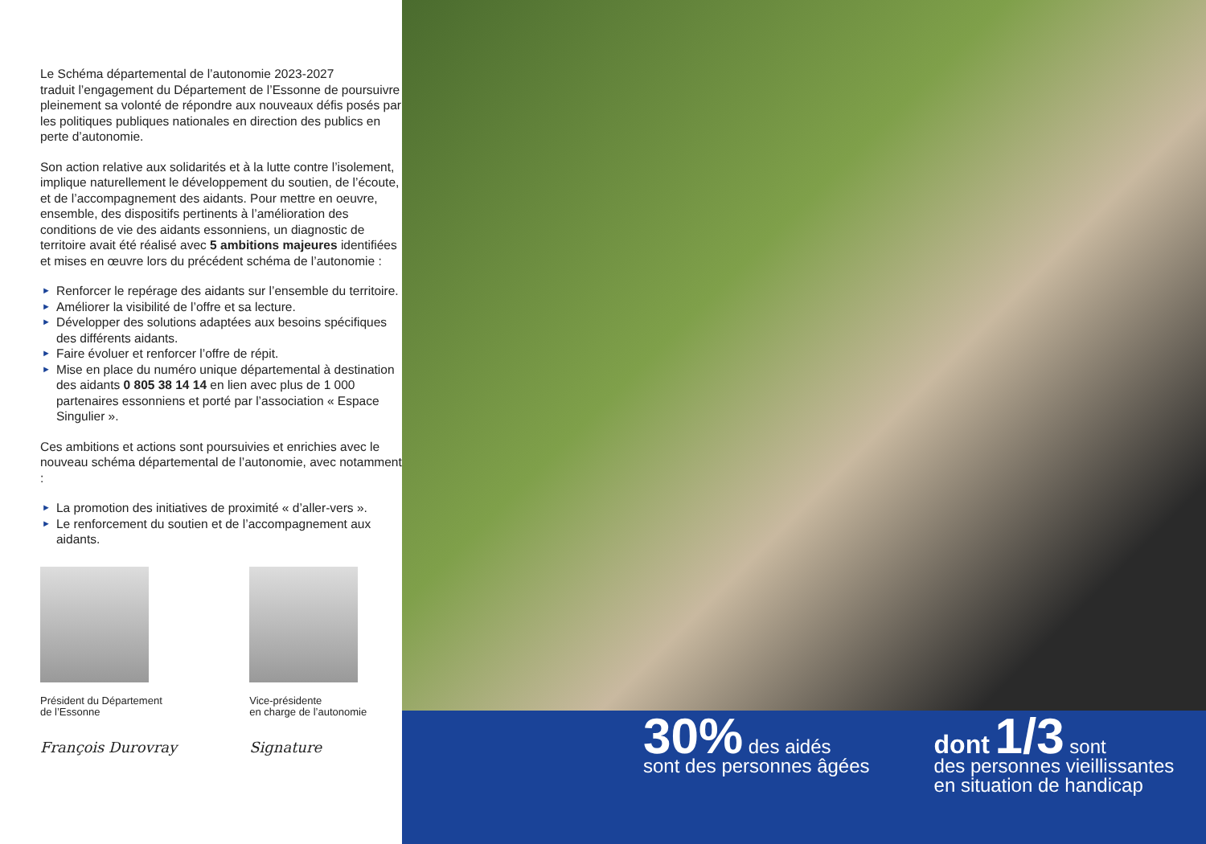Le Schéma départemental de l’autonomie 2023-2027
traduit l’engagement du Département de l’Essonne de poursuivre pleinement sa volonté de répondre aux nouveaux défis posés par les politiques publiques nationales en direction des publics en perte d’autonomie.
Son action relative aux solidarités et à la lutte contre l’isolement, implique naturellement le développement du soutien, de l’écoute, et de l’accompagnement des aidants. Pour mettre en oeuvre, ensemble, des dispositifs pertinents à l’amélioration des conditions de vie des aidants essonniens, un diagnostic de territoire avait été réalisé avec 5 ambitions majeures identifiées et mises en œuvre lors du précédent schéma de l’autonomie :
► Renforcer le repérage des aidants sur l’ensemble du territoire.
► Améliorer la visibilité de l’offre et sa lecture.
► Développer des solutions adaptées aux besoins spécifiques des différents aidants.
► Faire évoluer et renforcer l’offre de répit.
► Mise en place du numéro unique départemental à destination des aidants 0 805 38 14 14 en lien avec plus de 1 000 partenaires essonniens et porté par l’association « Espace Singulier ».
Ces ambitions et actions sont poursuivies et enrichies avec le nouveau schéma départemental de l’autonomie, avec notamment :
► La promotion des initiatives de proximité « d’aller-vers ».
► Le renforcement du soutien et de l’accompagnement aux aidants.
Président du Département
de l’Essonne
François Durovray
Vice-présidente
en charge de l’autonomie
Signature
30% des aidés
sont des personnes âgées
dont 1/3 sont
des personnes vieillissantes
en situation de handicap